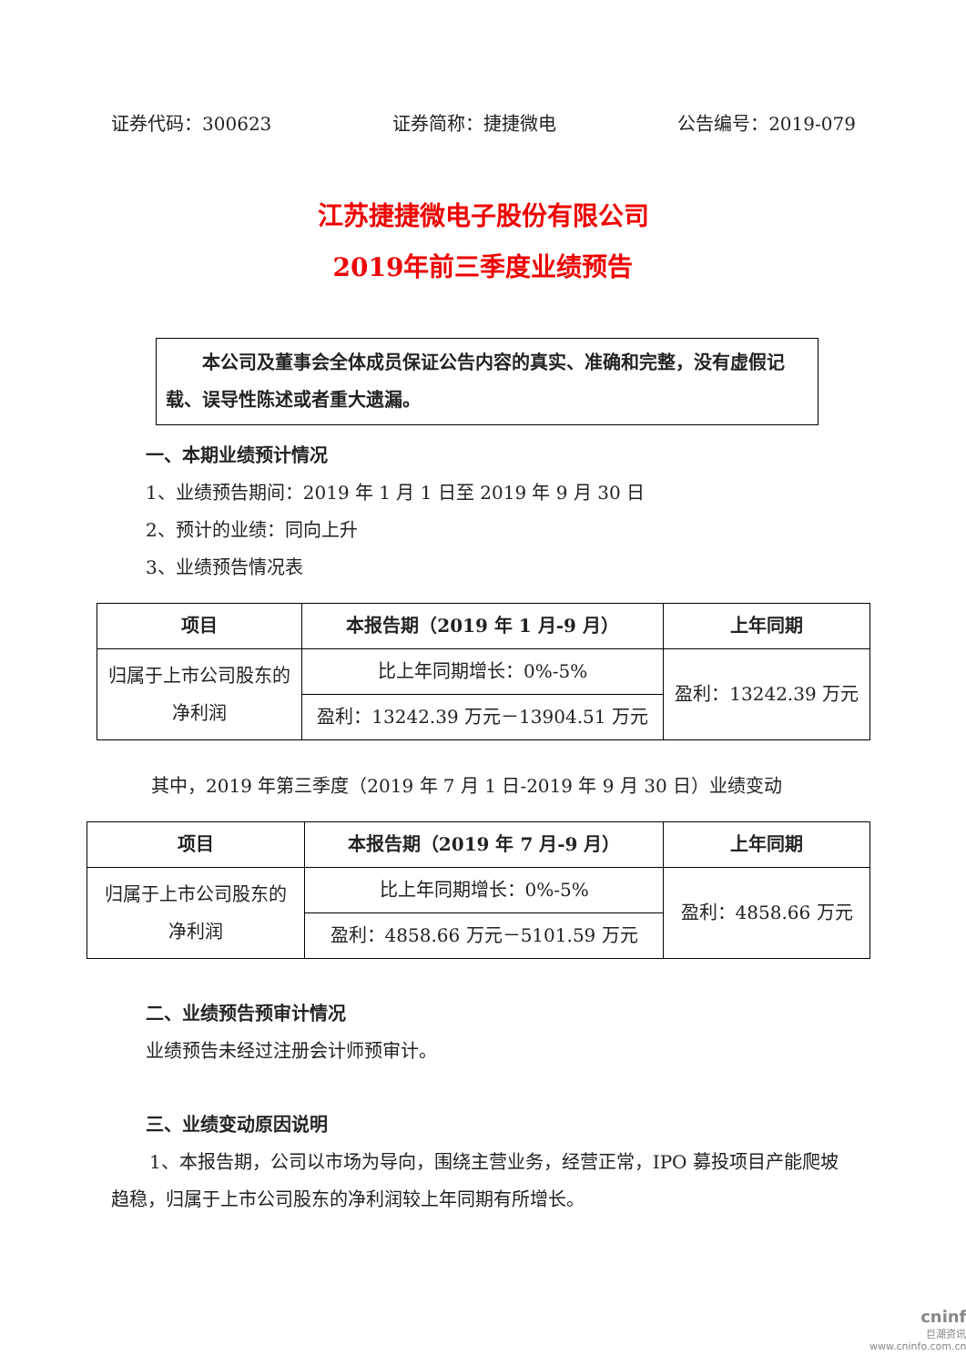证券代码：300623 证券简称：捷捷微电 公告编号：2019-079
江苏捷捷微电子股份有限公司
2019年前三季度业绩预告
本公司及董事会全体成员保证公告内容的真实、准确和完整，没有虚假记载、误导性陈述或者重大遗漏。
一、本期业绩预计情况
1、业绩预告期间：2019 年 1 月 1 日至 2019 年 9 月 30 日
2、预计的业绩：同向上升
3、业绩预告情况表
| 项目 | 本报告期（2019 年 1 月-9 月） | 上年同期 |
| --- | --- | --- |
| 归属于上市公司股东的 净利润 | 比上年同期增长：0%-5% | 盈利：13242.39 万元 |
| | 盈利：13242.39 万元－13904.51 万元 | |
其中，2019 年第三季度（2019 年 7 月 1 日-2019 年 9 月 30 日）业绩变动
| 项目 | 本报告期（2019 年 7 月-9 月） | 上年同期 |
| --- | --- | --- |
| 归属于上市公司股东的 净利润 | 比上年同期增长：0%-5% | 盈利：4858.66 万元 |
| | 盈利：4858.66 万元－5101.59 万元 | |
二、业绩预告预审计情况
业绩预告未经过注册会计师预审计。
三、业绩变动原因说明
1、本报告期，公司以市场为导向，围绕主营业务，经营正常，IPO 募投项目产能爬坡趋稳，归属于上市公司股东的净利润较上年同期有所增长。
cninf
巨潮资讯
www.cninfo.com.cn